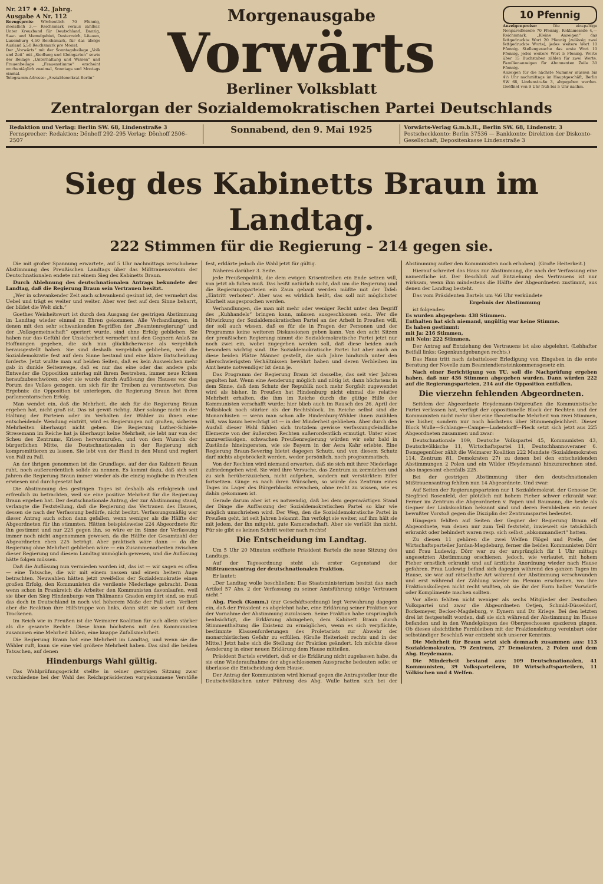Nr. 217 ♦ 42. Jahrg.
Ausgabe A Nr. 112
Bezugspreis: Wöchentlich 70 Pfennig, monatlich 3,— Reichsmark voraus zahlbar. Unter Kreuzband für Deutschland, Danzig, Saar- und Memelgebiet, Oesterreich, Litauen, Luxemburg 4,50 Reichsmark, für das übrige Ausland 5,50 Reichsmark pro Monat.
Der „Vorwärts“ mit der Sonntagsbeilage „Volk und Zeit“ mit „Siedlung und Kleingarten“ sowie der Beilage „Unterhaltung und Wissen“ und Frauenbeilage „Frauenstimme“ erscheint wochentäglich zweimal, Sonntags und Montags einmal.
Telegramm-Adresse: „Sozialdemokrat Berlin“
Morgenausgabe
Vorwärts
Berliner Volksblatt
10 Pfennig
Anzeigenpreise: Die einspaltige Nonpareillezeile 70 Pfennig. Reklamezeile 4,— Reichsmark. „Kleine Anzeigen“ das fettgedruckte Wort 20 Pfennig (zulässig zwei fettgedruckte Worte), jedes weitere Wort 10 Pfennig. Stellengesuche das erste Wort 10 Pfennig, jedes weitere Wort 5 Pfennig. Worte über 15 Buchstaben zählen für zwei Worte. Familienanzeigen für Abonnenten Zeile 30 Pfennig.
Anzeigen für die nächste Nummer müssen bis 4½ Uhr nachmittags im Hauptgeschäft, Berlin SW 68, Lindenstraße 3, abgegeben werden. Geöffnet von 9 Uhr früh bis 5 Uhr nachm.
Zentralorgan der Sozialdemokratischen Partei Deutschlands
Redaktion und Verlag: Berlin SW. 68, Lindenstraße 3
Fernsprecher: Redaktion: Dönhoff 292–295 Verlag: Dönhoff 2506–2507
Sonnabend, den 9. Mai 1925
Vorwärts-Verlag G.m.b.H., Berlin SW. 68, Lindenstr. 3
Postscheckkonto: Berlin 37536 — Bankkonto: Direktion der Diskonto-Gesellschaft, Depositenkasse Lindenstraße 3
Sieg des Kabinetts Braun im Landtag.
222 Stimmen für die Regierung – 214 gegen sie.
Die mit großer Spannung erwartete, auf 5 Uhr nachmittags verschobene Abstimmung des Preußischen Landtags über das Mißtrauensvotum der Deutschnationalen endete mit einem Sieg des Kabinetts Braun.
Durch Ablehnung des deutschnationalen Antrags bekundete der Landtag, daß die Regierung Braun sein Vertrauen besitzt.
„Wer in schwankender Zeit auch schwankend gesinnt ist, der vermehrt das Uebel und trägt es weiter und weiter. Aber wer fest auf dem Sinne beharrt, der bildet die Welt sich.“
Goethes Weisheitswort ist durch den Ausgang der gestrigen Abstimmung im Landtag wieder einmal zu Ehren gekommen. Alle Verhandlungen, in denen mit den sehr schwankenden Begriffen der „Beamtenregierung“ und der „Volksgemeinschaft“ operiert wurde, sind ohne Erfolg geblieben. Sie haben nur das Gefühl der Unsicherheit vermehrt und den Gegnern Anlaß zu Hoffnungen gegeben, die sich nun glücklicherweise als vergeblich herausgestellt haben. Sie sind deshalb vergeblich geblieben, weil die Sozialdemokratie fest auf dem Sinne bestand und eine klare Entscheidung forderte. Jetzt wußte man auf beiden Seiten, daß es kein Ausweichen mehr gab in dunkle Seitenwege, daß es nur das eine oder das andere gab: Entweder die Opposition unterlag mit ihrem Bestreben, immer neue Krisen heraufzubeschwören, oder sie wurde durch Auflösung des Hauses vor das Forum des Volkes gezogen, um sich für ihr Treiben zu verantworten. Das Ergebnis: die Opposition ist unterlegen, die Regierung Braun hat ihren parlamentarischen Erfolg.
Man wendet ein, daß die Mehrheit, die sich für die Regierung Braun ergeben hat, nicht groß ist. Das ist gewiß richtig. Aber solange nicht in der Haltung der Parteien oder im Verhalten der Wähler zu ihnen eine entscheidende Wendung eintritt, wird es Regierungen mit großen, sicheren Mehrheiten überhaupt nicht geben. Die Regierung Luther-Schiele-Stresemann im Reiche hat ja überhaupt keine Mehrheit, sie lebt nur von der Scheu des Zentrums, Krisen hervorzurufen, und von dem Wunsch der bürgerlichen Mitte, die Deutschnationalen in der Regierung sich kompromittieren zu lassen. Sie lebt von der Hand in den Mund und regiert von Fall zu Fall.
An der ihrigen genommen ist die Grundlage, auf der das Kabinett Braun ruht, noch außerordentlich solide zu nennen. Es kommt dazu, daß sich seit Jahren die Regierung Braun immer wieder als die einzig mögliche in Preußen erwiesen und durchgesetzt hat.
Die Abstimmung des gestrigen Tages ist deshalb als erfolgreich und erfreulich zu betrachten, weil sie eine positive Mehrheit für die Regierung Braun ergeben hat. Der deutschnationale Antrag, der zur Abstimmung stand, verlangte die Feststellung, daß die Regierung das Vertrauen des Hauses, dessen sie nach der Verfassung bedürfe, nicht besitzt. Verfassungsmäßig war dieser Antrag auch schon dann gefallen, wenn weniger als die Hälfte der Abgeordneten für ihn stimmten. Hätten beispielsweise 224 Abgeordnete für ihn gestimmt und nur 223 gegen ihn, so wäre er im Sinne der Verfassung immer noch nicht angenommen gewesen, da die Hälfte der Gesamtzahl der Abgeordneten eben 225 beträgt. Aber praktisch wäre dann — da die Regierung ohne Mehrheit geblieben wäre — ein Zusammenarbeiten zwischen dieser Regierung und diesem Landtag unmöglich gewesen, und die Auflösung hätte folgen müssen.
Daß die Auflösung nun vermieden worden ist, das ist — wir sagen es offen — eine Tatsache, die wir mit einem nassen und einem heitern Auge betrachten. Neuwahlen hätten jetzt zweifellos der Sozialdemokratie einen großen Erfolg, den Kommunisten die verdiente Niederlage gebracht. Denn wenn schon in Frankreich die Arbeiter den Kommunisten davonlaufen, weil sie über den Sieg Hindenburgs von Thälmanns Gnaden empört sind, so muß das doch in Deutschland in noch viel höherem Maße der Fall sein. Verliert aber die Reaktion ihre Hilfstruppe von links, dann sitzt sie sofort auf dem Trockenen.
Im Reich wie in Preußen ist die Weimarer Koalition für sich allein stärker als die gesamte Rechte. Diese kann höchstens mit den Kommunisten zusammen eine Mehrheit bilden, eine knappe Zufallsmehrheit.
Die Regierung Braun hat eine Mehrheit im Landtag, und wenn sie die Wähler ruft, kann sie eine viel größere Mehrheit haben. Das sind die beiden Tatsachen, auf denen
Hindenburgs Wahl gültig.
Das Wahlprüfungsgericht stellte in seiner gestrigen Sitzung zwar verschiedene bei der Wahl des Reichspräsidenten vorgekommene Verstöße fest, erklärte jedoch die Wahl jetzt für gültig.
Näheres darüber 3. Seite.
jede Preußenpolitik, die dem ewigen Krisentreiben ein Ende setzen will, von jetzt ab fußen muß. Das heißt natürlich nicht, daß um die Regierung und die Regierungsparteien ein Zaun gebaut werden müßte mit der Tafel: „Eintritt verboten“. Aber was es wirklich heißt, das soll mit möglichster Klarheit ausgesprochen werden.
Verhandlungen, die man mit mehr oder weniger Recht unter den Begriff des „Kuhhandels“ bringen kann, müssen ausgeschlossen sein. Wer die Mitwirkung der Sozialdemokratischen Partei an der Arbeit in Preußen will, der soll auch wissen, daß es für sie in Fragen der Personen und der Programms keine weiteren Diskussionen geben kann. Von den acht Sitzen der preußischen Regierung nimmt die Sozialdemokratische Partei jetzt nur noch zwei ein, wobei zugegeben werden soll, daß diese beiden auch besonders wichtig sind. Die Sozialdemokratische Partei hat aber auch an diese beiden Plätze Männer gestellt, die sich Jahre hindurch unter den allerschwierigsten Verhältnissen bewährt haben und deren Verbleiben im Amt heute notwendiger ist denn je.
Das Programm der Regierung Braun ist dasselbe, das seit vier Jahren gegolten hat. Wenn eine Aenderung möglich und nötig ist, dann höchstens in dem Sinne, daß dem Schutz der Republik noch mehr Sorgfalt zugewendet wird als bisher. In Preußen hat Hindenburg nicht einmal die relative Mehrheit erhalten, die ihm im Reiche durch die gütige Hilfe der Kommunisten verschafft wurde; hier blieb auch im Rausch des 26. April der Volksblock noch stärker als der Rechtsblock. Im Reiche selbst sind die Monarchisten — wenn man schon alle Hindenburg-Wähler ihnen zuzählen will, was kaum berechtigt ist — in der Minderheit geblieben. Aber durch den Ausfall dieser Wahl fühlen sich trotzdem gewisse verfassungsfeindliche Elemente von der äußersten Rechten außerordentlich ermutigt. Unter einer unzuverlässigen, schwachen Preußenregierung würden wir sehr bald in Zustände hineingeraten, wie sie Bayern in der Aera Kahr erlebte. Eine Regierung Braun-Severing bietet dagegen Schutz, und von diesem Schutz darf nichts abgebröckelt werden, weder persönlich, noch programmatisch.
Von der Rechten wird niemand erwarten, daß sie sich mit ihrer Niederlage zufriedengeben wird. Sie wird ihre Versuche, das Zentrum zu zermürben und zu sich herüberzuziehen, nicht aufgeben, sondern mit verstärktem Eifer fortsetzen. Ginge es nach ihren Wünschen, so würde das Zentrum eines Tages im Lager des Bürgerblocks erwachen, ohne recht zu wissen, wie es dahin gekommen ist.
Gerade darum aber ist es notwendig, daß bei dem gegenwärtigen Stand der Dinge die Auffassung der Sozialdemokratischen Partei so klar wie möglich umschrieben wird. Der Weg, den die Sozialdemokratische Partei in Preußen geht, ist seit Jahren bekannt. Ihn verfolgt sie weiter, auf ihm hält sie mit jedem, der ihn mitgeht, gute Kameradschaft. Aber sie verläßt ihn nicht. Für sie gibt es keinen Schritt weiter nach rechts!
Die Entscheidung im Landtag.
Um 5 Uhr 20 Minuten eröffnete Präsident Bartels die neue Sitzung des Landtags.
Auf der Tagesordnung steht als erster Gegenstand der Mißtrauensantrag der deutschnationalen Fraktion.
Er lautet:
„Der Landtag wolle beschließen: Das Staatsministerium besitzt das nach Artikel 57 Abs. 2 der Verfassung zu seiner Amtsführung nötige Vertrauen nicht.“
Abg. Pieck (Komm.) (zur Geschäftsordnung) legt Verwahrung dagegen ein, daß der Präsident es abgelehnt habe, eine Erklärung seiner Fraktion vor der Vornahme der Abstimmung zuzulassen. Seine Fraktion habe ursprünglich beabsichtigt, die Erklärung abzugeben, dem Kabinett Braun durch Stimmenthaltung die Existenz zu ermöglichen, wenn es sich verpflichte, bestimmte Klassenforderungen des Proletariats zur Abwehr der monarchistischen Gefahr zu erfüllen. (Große Heiterkeit rechts und in der Mitte.) Jetzt habe sich die Stellung der Fraktion geändert. Ich möchte diese Aenderung in einer neuen Erklärung dem Hause mitteilen.
Präsident Bartels erwidert, daß er die Erklärung nicht zugelassen habe, da sie eine Wiederaufnahme der abgeschlossenen Aussprache bedeuten solle; er überlasse die Entscheidung dem Hause.
Der Antrag der Kommunisten wird hierauf gegen die Antragsteller (nur die Deutschvölkischen unter Führung des Abg. Wulle hatten sich bei der Abstimmung außer den Kommunisten noch erhoben). (Große Heiterkeit.)
Hierauf schreitet das Haus zur Abstimmung, die nach der Verfassung eine namentliche ist. Der Beschluß auf Entziehung des Vertrauens ist nur wirksam, wenn ihm mindestens die Hälfte der Abgeordneten zustimmt, aus denen der Landtag besteht.
Das vom Präsidenten Bartels um ¾6 Uhr verkündete
Ergebnis der Abstimmung
ist folgendes:
Es wurden abgegeben: 438 Stimmen.
Enthalten hat sich niemand, ungültig war keine Stimme.
Es haben gestimmt:
mit Ja: 216 Stimmen,
mit Nein: 222 Stimmen.
Der Antrag auf Entziehung des Vertrauens ist also abgelehnt. (Lebhafter Beifall links; Gegenkundgebungen rechts.)
Das Haus tritt nach debatteloser Erledigung von Eingaben in die erste Beratung der Novelle zum Beamtendiensteinkommensgesetz ein.
Nach einer Berichtigung von TU. soll die Nachprüfung ergeben haben, daß nur 436 Stimmen abgegeben wurden. Dann würden 222 auf die Regierungsparteien, 214 auf die Opposition entfallen.
Die vierzehn fehlenden Abgeordneten.
Seitdem der Abgeordnete Heydemann-Ostpreußen die Kommunistische Partei verlassen hat, verfügt der oppositionelle Block der Rechten und der Kommunisten nicht mehr über eine theoretische Mehrheit von zwei Stimmen, wie bisher, sondern nur noch höchstens über Stimmengleichheit. Dieser Block Wulle—Schlange—Campe—Ludendorff—Pieck setzt sich jetzt aus 225 Abgeordneten zusammen und zwar:
Deutschnationale 109, Deutsche Volkspartei 45, Kommunisten 43, Deutschvölkische 11, Wirtschaftspartei 11, Deutschhannoveraner 6. Demgegenüber zählt die Weimarer Koalition 222 Mandate (Sozialdemokraten 114, Zentrum 81, Demokraten 27) zu denen bei den entscheidenden Abstimmungen 2 Polen und ein Wilder (Heydemann) hinzuzurechnen sind, also insgesamt ebenfalls 225.
Bei der gestrigen Abstimmung über den deutschnationalen Mißtrauensantrag fehlten nun 14 Abgeordnete. Und zwar:
Auf Seiten der Regierungsparteien nur 1 Sozialdemokrat, der Genosse Dr. Siegfried Rosenfeld, der plötzlich mit hohem Fieber schwer erkrankt war. Ferner im Zentrum die Abgeordneten v. Papen und Baumann, die beide als Gegner der Linkskoalition bekannt sind und deren Fernbleiben ein neuer bewußter Vorstoß gegen die Disziplin der Zentrumspartei bedeutet.
Hingegen fehlten auf Seiten der Gegner der Regierung Braun elf Abgeordnete, von denen nur zum Teil feststeht, inwieweit sie tatsächlich erkrankt oder behindert waren resp. sich selbst „abkommandiert“ hatten.
Zu diesen 11 gehören die zwei Welfen Flögel und Prelle, der Wirtschaftsparteiler Jordan-Magdeburg, ferner die beiden Kommunisten Dörr und Frau Ludewig. Dörr war zu der ursprünglich für 1 Uhr mittags angesetzten Abstimmung erschienen, jedoch, wie verlautet, mit hohem Fieber ernstlich erkrankt und auf ärztliche Anordnung wieder nach Hause gefahren. Frau Ludewig befand sich dagegen während des ganzen Tages im Hause, sie war auf rätselhafte Art während der Abstimmung verschwunden und erst während der Zählung wieder im Plenum erschienen, wo ihre Fraktionskollegen nicht recht wußten, ob sie ihr der Form halber Vorwürfe oder Komplimente machen sollten.
Vor allem fehlten nicht weniger als sechs Mitglieder der Deutschen Volkspartei und zwar die Abgeordneten Oetjen, Schmid-Düsseldorf, Borkemeyer, Becker-Magdeburg, v. Eynern und Dr. Kriege. Bei den letzten drei ist festgestellt worden, daß sie sich während der Abstimmung im Hause befanden und in den Wandelgängen des Obergeschosses spazieren gingen. Ob dieses absichtliche Fernbleiben mit der Fraktionsleitung vereinbart oder selbständiger Beschluß war entzieht sich unserer Kenntnis.
Die Mehrheit für Braun setzt sich demnach zusammen aus: 113 Sozialdemokraten, 79 Zentrum, 27 Demokraten, 2 Polen und dem Abg. Heydemann.
Die Minderheit bestand aus: 109 Deutschnationalen, 41 Kommunisten, 39 Volksparteilern, 10 Wirtschaftsparteilern, 11 Völkischen und 4 Welfen.